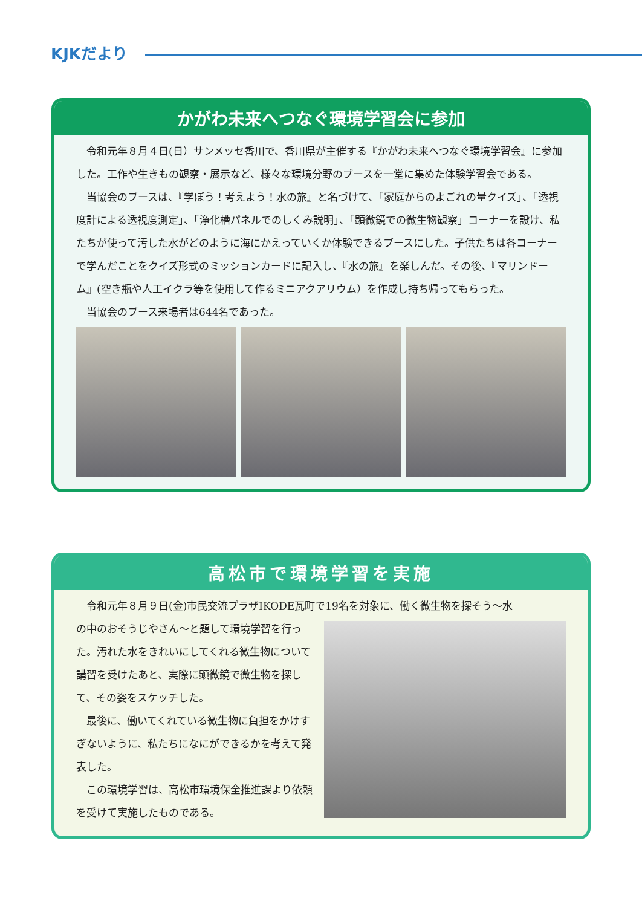KJKだより
かがわ未来へつなぐ環境学習会に参加
令和元年８月４日(日）サンメッセ香川で、香川県が主催する『かがわ未来へつなぐ環境学習会』に参加した。工作や生きもの観察・展示など、様々な環境分野のブースを一堂に集めた体験学習会である。
当協会のブースは、『学ぼう！考えよう！水の旅』と名づけて、「家庭からのよごれの量クイズ」、「透視度計による透視度測定」、「浄化槽パネルでのしくみ説明」、「顕微鏡での微生物観察」コーナーを設け、私たちが使って汚した水がどのように海にかえっていくか体験できるブースにした。子供たちは各コーナーで学んだことをクイズ形式のミッションカードに記入し、『水の旅』を楽しんだ。その後、『マリンドーム』(空き瓶や人工イクラ等を使用して作るミニアクアリウム）を作成し持ち帰ってもらった。
当協会のブース来場者は644名であった。
高松市で環境学習を実施
令和元年８月９日(金)市民交流プラザIKODE瓦町で19名を対象に、働く微生物を探そう～水
の中のおそうじやさん～と題して環境学習を行った。汚れた水をきれいにしてくれる微生物について講習を受けたあと、実際に顕微鏡で微生物を探して、その姿をスケッチした。
最後に、働いてくれている微生物に負担をかけすぎないように、私たちになにができるかを考えて発表した。
この環境学習は、高松市環境保全推進課より依頼を受けて実施したものである。